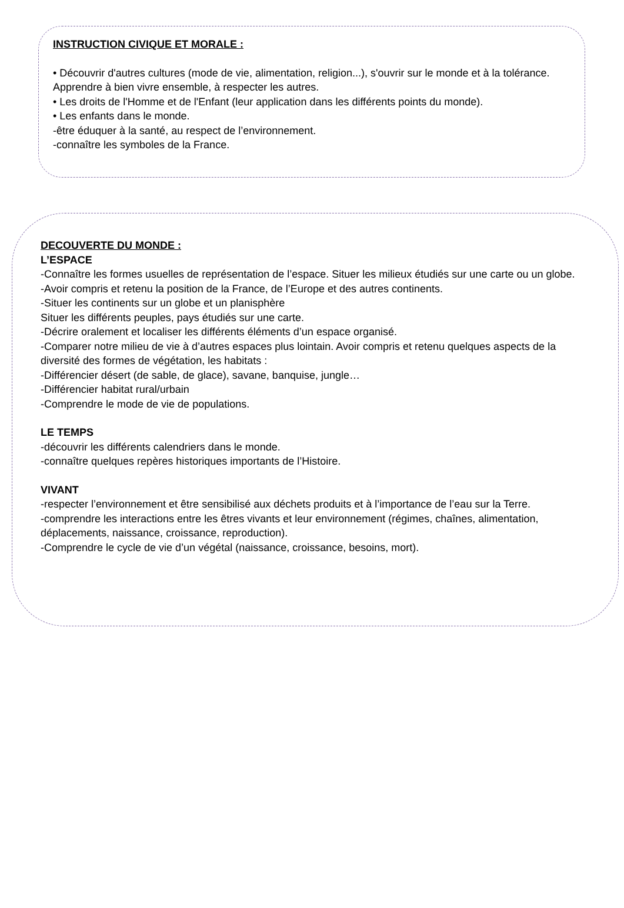INSTRUCTION CIVIQUE ET MORALE :
• Découvrir d'autres cultures (mode de vie, alimentation, religion...), s'ouvrir sur le monde et à la tolérance. Apprendre à bien vivre ensemble, à respecter les autres.
• Les droits de l'Homme et de l'Enfant (leur application dans les différents points du monde).
• Les enfants dans le monde.
-être éduquer à la santé, au respect de l’environnement.
-connaître les symboles de la France.
DECOUVERTE DU MONDE :
L’ESPACE
-Connaître les formes usuelles de représentation de l’espace. Situer les milieux étudiés sur une carte ou un globe.
-Avoir compris et retenu la position de la France, de l’Europe et des autres continents.
-Situer les continents sur un globe et un planisphère
Situer les différents peuples, pays étudiés sur une carte.
-Décrire oralement et localiser les différents éléments d’un espace organisé.
-Comparer notre milieu de vie à d’autres espaces plus lointain. Avoir compris et retenu quelques aspects de la diversité des formes de végétation, les habitats :
-Différencier désert (de sable, de glace), savane, banquise, jungle…
-Différencier habitat rural/urbain
-Comprendre le mode de vie de populations.
LE TEMPS
-découvrir les différents calendriers dans le monde.
-connaître quelques repères historiques importants de l’Histoire.
VIVANT
-respecter l’environnement et être sensibilisé aux déchets produits et à l’importance de l’eau sur la Terre.
-comprendre les interactions entre les êtres vivants et leur environnement (régimes, chaînes, alimentation, déplacements, naissance, croissance, reproduction).
-Comprendre le cycle de vie d’un végétal (naissance, croissance, besoins, mort).